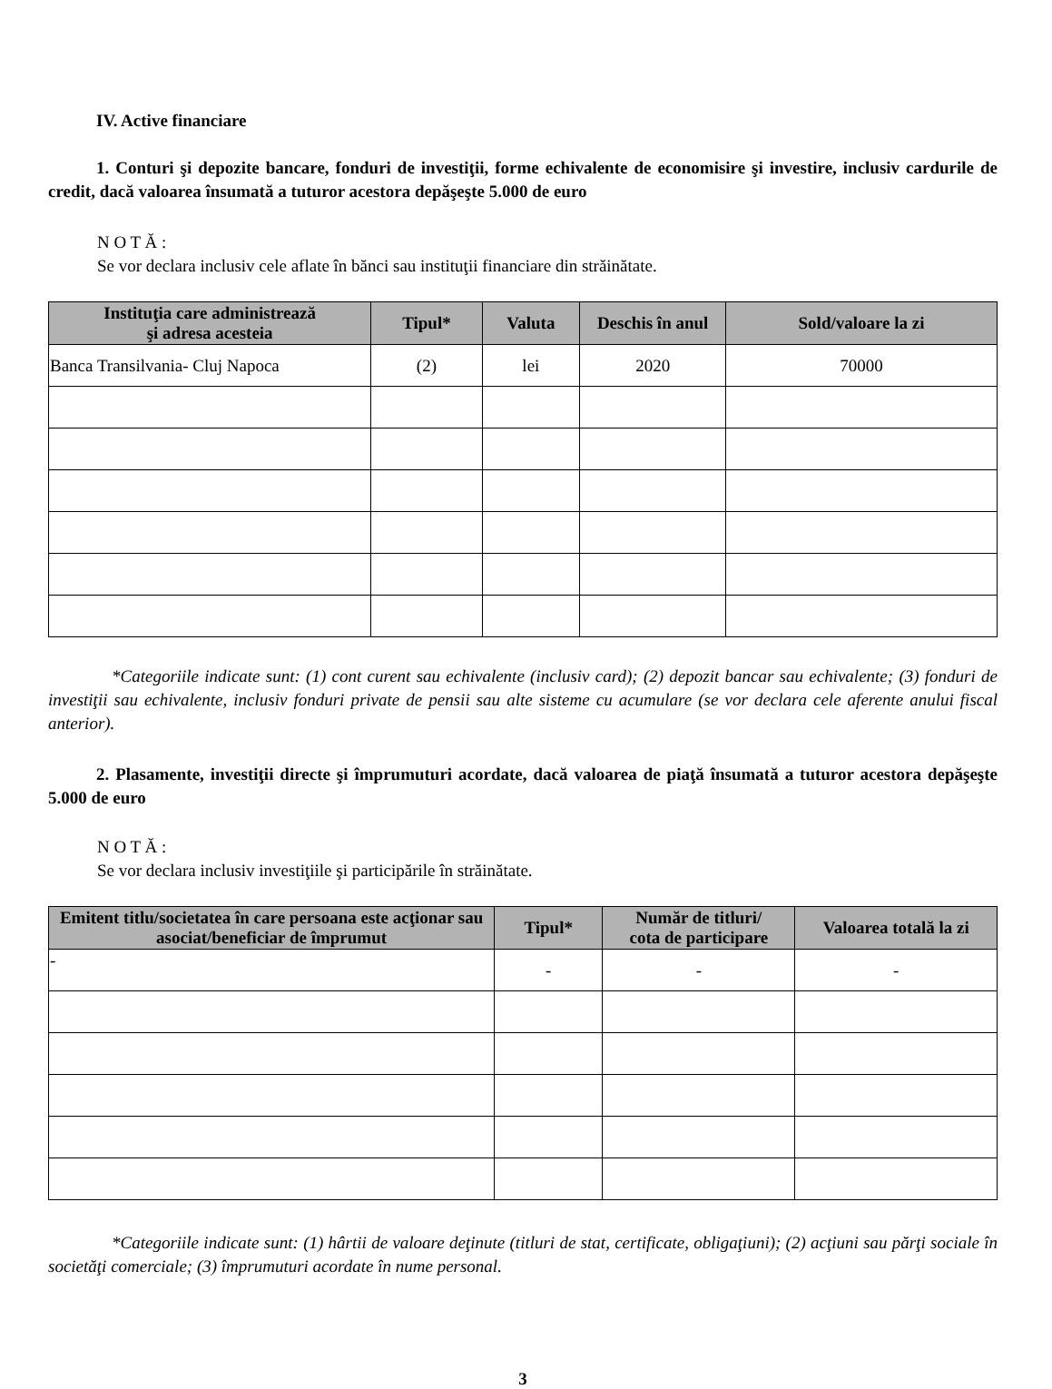IV. Active financiare
1. Conturi şi depozite bancare, fonduri de investiţii, forme echivalente de economisire şi investire, inclusiv cardurile de credit, dacă valoarea însumată a tuturor acestora depăşeşte 5.000 de euro
N O T Ă :
Se vor declara inclusiv cele aflate în bănci sau instituţii financiare din străinătate.
| Instituţia care administrează şi adresa acesteia | Tipul* | Valuta | Deschis în anul | Sold/valoare la zi |
| --- | --- | --- | --- | --- |
| Banca Transilvania- Cluj Napoca | (2) | lei | 2020 | 70000 |
*Categoriile indicate sunt: (1) cont curent sau echivalente (inclusiv card); (2) depozit bancar sau echivalente; (3) fonduri de investiţii sau echivalente, inclusiv fonduri private de pensii sau alte sisteme cu acumulare (se vor declara cele aferente anului fiscal anterior).
2. Plasamente, investiţii directe şi împrumuturi acordate, dacă valoarea de piaţă însumată a tuturor acestora depăşeşte 5.000 de euro
N O T Ă :
Se vor declara inclusiv investiţiile şi participările în străinătate.
| Emitent titlu/societatea în care persoana este acţionar sau asociat/beneficiar de împrumut | Tipul* | Număr de titluri/ cota de participare | Valoarea totală la zi |
| --- | --- | --- | --- |
| - | - | - | - |
*Categoriile indicate sunt: (1) hârtii de valoare deţinute (titluri de stat, certificate, obligaţiuni); (2) acţiuni sau părţi sociale în societăţi comerciale; (3) împrumuturi acordate în nume personal.
3